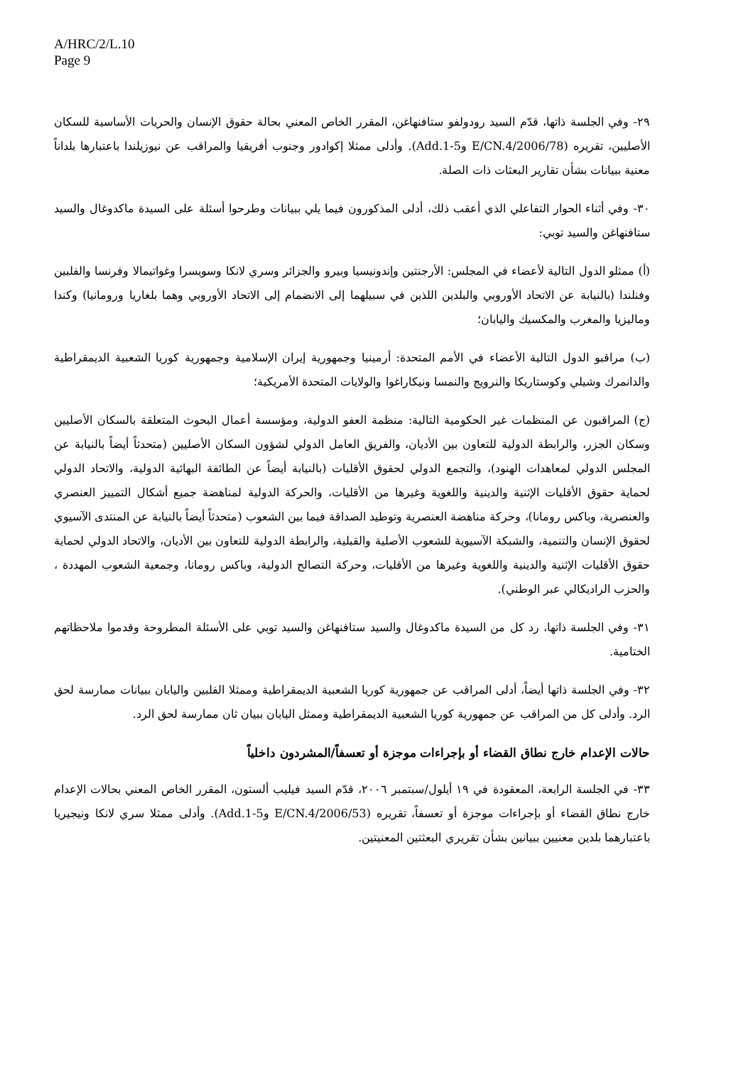A/HRC/2/L.10
Page 9
٢٩- وفي الجلسة ذاتها، قدّم السيد رودولفو ستافنهاغن، المقرر الخاص المعني بحالة حقوق الإنسان والحريات الأساسية للسكان الأصليين، تقريره (E/CN.4/2006/78 وAdd.1-5). وأدلى ممثلا إكوادور وجنوب أفريقيا والمراقب عن نيوزيلندا باعتبارها بلداناً معنية ببيانات بشأن تقارير البعثات ذات الصلة.
٣٠- وفي أثناء الحوار التفاعلي الذي أعقب ذلك، أدلى المذكورون فيما يلي ببيانات وطرحوا أسئلة على السيدة ماكدوغال والسيد ستافنهاغن والسيد توبي:
(أ) ممثلو الدول التالية لأعضاء في المجلس: الأرجنتين وإندونيسيا وبيرو والجزائر وسري لانكا وسويسرا وغواتيمالا وفرنسا والفلبين وفنلندا (بالنيابة عن الاتحاد الأوروبي والبلدين اللذين في سبيلهما إلى الانضمام إلى الاتحاد الأوروبي وهما بلغاريا ورومانيا) وكندا وماليزيا والمغرب والمكسيك واليابان؛
(ب) مراقبو الدول التالية الأعضاء في الأمم المتحدة: أرمينيا وجمهورية إيران الإسلامية وجمهورية كوريا الشعبية الديمقراطية والدانمرك وشيلي وكوستاريكا والنرويج والنمسا ونيكاراغوا والولايات المتحدة الأمريكية؛
(ج) المراقبون عن المنظمات غير الحكومية التالية: منظمة العفو الدولية، ومؤسسة أعمال البحوث المتعلقة بالسكان الأصليين وسكان الجزر، والرابطة الدولية للتعاون بين الأديان، والفريق العامل الدولي لشؤون السكان الأصليين (متحدثاً أيضاً بالنيابة عن المجلس الدولي لمعاهدات الهنود)، والتجمع الدولي لحقوق الأقليات (بالنيابة أيضاً عن الطائفة البهائية الدولية، والاتحاد الدولي لحماية حقوق الأقليات الإثنية والدينية واللغوية وغيرها من الأقليات، والحركة الدولية لمناهضة جميع أشكال التمييز العنصري والعنصرية، وباكس رومانا)، وحركة مناهضة العنصرية وتوطيد الصداقة فيما بين الشعوب (متحدثاً أيضاً بالنيابة عن المنتدى الآسيوي لحقوق الإنسان والتنمية، والشبكة الآسيوية للشعوب الأصلية والقبلية، والرابطة الدولية للتعاون بين الأديان، والاتحاد الدولي لحماية حقوق الأقليات الإثنية والدينية واللغوية وغيرها من الأقليات، وحركة التصالح الدولية، وباكس رومانا، وجمعية الشعوب المهددة ، والحزب الراديكالي عبر الوطني).
٣١- وفي الجلسة ذاتها، رد كل من السيدة ماكدوغال والسيد ستافنهاغن والسيد توبي على الأسئلة المطروحة وقدموا ملاحظاتهم الختامية.
٣٢- وفي الجلسة ذاتها أيضاً، أدلى المراقب عن جمهورية كوريا الشعبية الديمقراطية وممثلا الفلبين واليابان ببيانات ممارسة لحق الرد. وأدلى كل من المراقب عن جمهورية كوريا الشعبية الديمقراطية وممثل اليابان ببيان ثان ممارسة لحق الرد.
حالات الإعدام خارج نطاق القضاء أو بإجراءات موجزة أو تعسفاً/المشردون داخلياً
٣٣- في الجلسة الرابعة، المعقودة في ١٩ أيلول/سبتمبر ٢٠٠٦، قدّم السيد فيليب ألستون، المقرر الخاص المعني بحالات الإعدام خارج نطاق القضاء أو بإجراءات موجزة أو تعسفاً، تقريره (E/CN.4/2006/53 وAdd.1-5). وأدلى ممثلا سري لانكا ونيجيريا باعتبارهما بلدين معنيين ببيانين بشأن تقريري البعثتين المعنيتين.